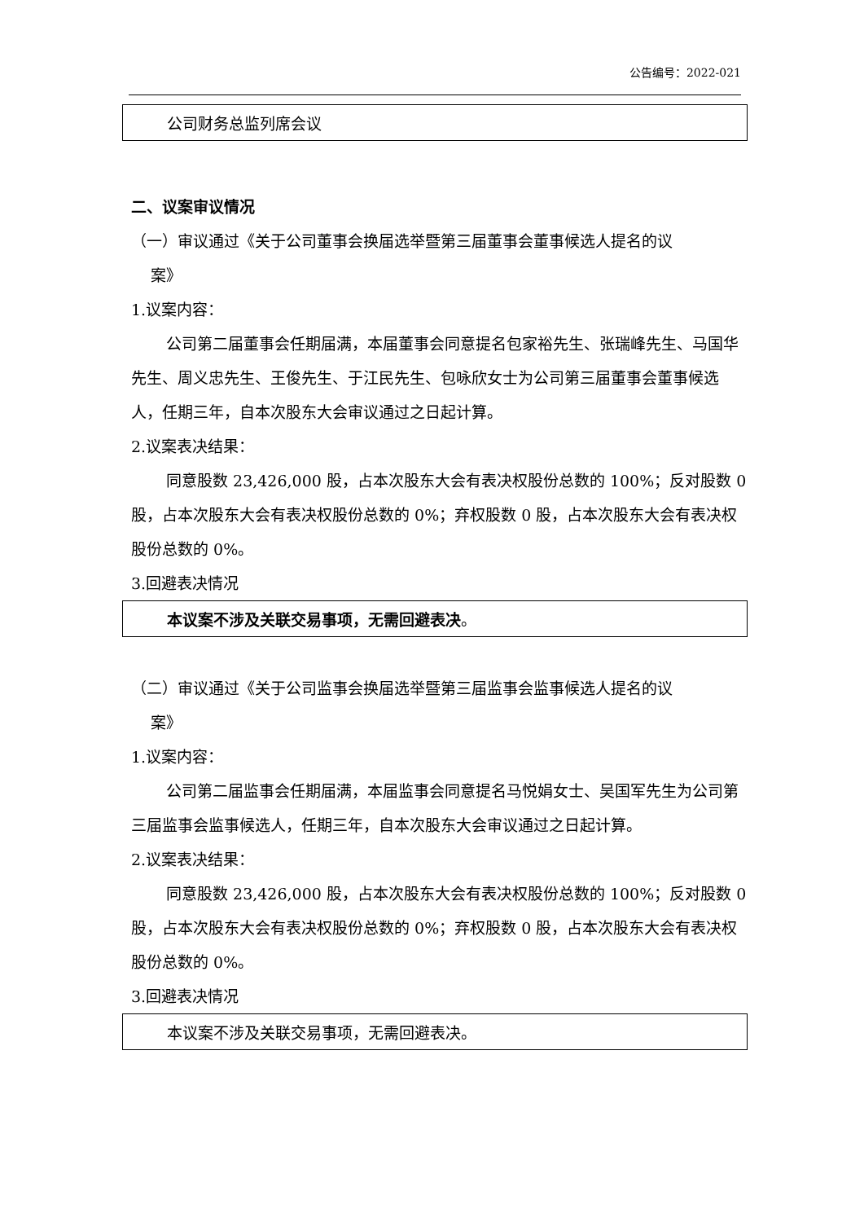公告编号：2022-021
| 公司财务总监列席会议 |
二、议案审议情况
（一）审议通过《关于公司董事会换届选举暨第三届董事会董事候选人提名的议
案》
1.议案内容：
公司第二届董事会任期届满，本届董事会同意提名包家裕先生、张瑞峰先生、马国华先生、周义忠先生、王俊先生、于江民先生、包咏欣女士为公司第三届董事会董事候选人，任期三年，自本次股东大会审议通过之日起计算。
2.议案表决结果：
同意股数 23,426,000 股，占本次股东大会有表决权股份总数的 100%；反对股数 0 股，占本次股东大会有表决权股份总数的 0%；弃权股数 0 股，占本次股东大会有表决权股份总数的 0%。
3.回避表决情况
| 本议案不涉及关联交易事项，无需回避表决 。 |
（二）审议通过《关于公司监事会换届选举暨第三届监事会监事候选人提名的议
案》
1.议案内容：
公司第二届监事会任期届满，本届监事会同意提名马悦娟女士、吴国军先生为公司第三届监事会监事候选人，任期三年，自本次股东大会审议通过之日起计算。
2.议案表决结果：
同意股数 23,426,000 股，占本次股东大会有表决权股份总数的 100%；反对股数 0 股，占本次股东大会有表决权股份总数的 0%；弃权股数 0 股，占本次股东大会有表决权股份总数的 0%。
3.回避表决情况
| 本议案不涉及关联交易事项，无需回避表决。 |